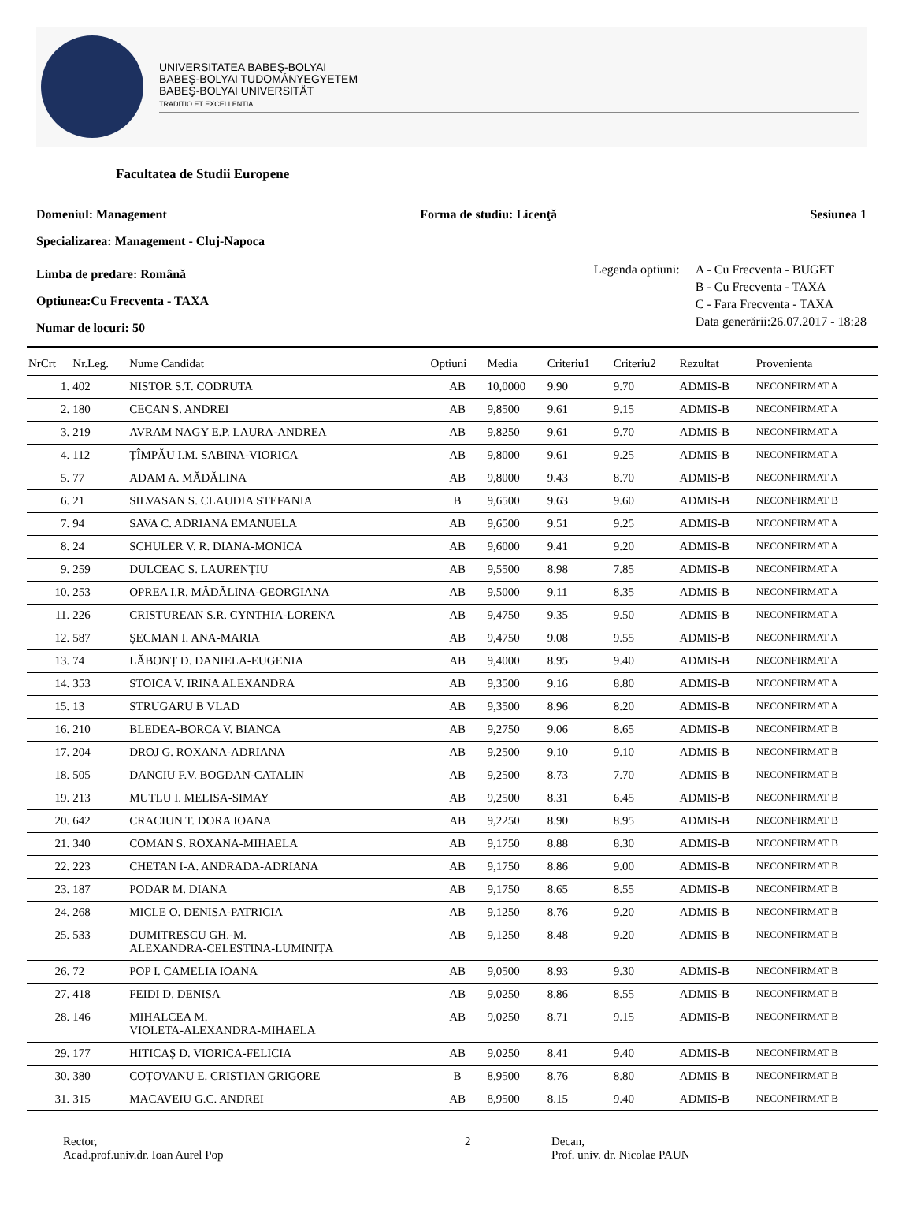UNIVERSITATEA BABEŞ-BOLYAI
BABEŞ-BOLYAI TUDOMÁNYEGYETEM
BABEŞ-BOLYAI UNIVERSITÄT
TRADITIO ET EXCELLENTIA
Facultatea de Studii Europene
Domeniul: Management Forma de studiu: Licenţă Sesiunea 1
Specializarea: Management - Cluj-Napoca
Limba de predare: Română
Optiunea:Cu Frecventa - TAXA
Numar de locuri: 50
Legenda optiuni: A - Cu Frecventa - BUGET
B - Cu Frecventa - TAXA
C - Fara Frecventa - TAXA
Data generării:26.07.2017 - 18:28
| NrCrt | Nr.Leg. | Nume Candidat | Optiuni | Media | Criteriu1 | Criteriu2 | Rezultat | Provenienta |
| --- | --- | --- | --- | --- | --- | --- | --- | --- |
| 1. | 402 | NISTOR S.T. CODRUTA | AB | 10,0000 | 9.90 | 9.70 | ADMIS-B | NECONFIRMAT A |
| 2. | 180 | CECAN S. ANDREI | AB | 9,8500 | 9.61 | 9.15 | ADMIS-B | NECONFIRMAT A |
| 3. | 219 | AVRAM NAGY E.P. LAURA-ANDREA | AB | 9,8250 | 9.61 | 9.70 | ADMIS-B | NECONFIRMAT A |
| 4. | 112 | ȚÎMPĂU I.M. SABINA-VIORICA | AB | 9,8000 | 9.61 | 9.25 | ADMIS-B | NECONFIRMAT A |
| 5. | 77 | ADAM A. MĂDĂLINA | AB | 9,8000 | 9.43 | 8.70 | ADMIS-B | NECONFIRMAT A |
| 6. | 21 | SILVASAN S. CLAUDIA STEFANIA | B | 9,6500 | 9.63 | 9.60 | ADMIS-B | NECONFIRMAT B |
| 7. | 94 | SAVA C. ADRIANA EMANUELA | AB | 9,6500 | 9.51 | 9.25 | ADMIS-B | NECONFIRMAT A |
| 8. | 24 | SCHULER V. R. DIANA-MONICA | AB | 9,6000 | 9.41 | 9.20 | ADMIS-B | NECONFIRMAT A |
| 9. | 259 | DULCEAC S. LAURENȚIU | AB | 9,5500 | 8.98 | 7.85 | ADMIS-B | NECONFIRMAT A |
| 10. | 253 | OPREA I.R. MĂDĂLINA-GEORGIANA | AB | 9,5000 | 9.11 | 8.35 | ADMIS-B | NECONFIRMAT A |
| 11. | 226 | CRISTUREAN S.R. CYNTHIA-LORENA | AB | 9,4750 | 9.35 | 9.50 | ADMIS-B | NECONFIRMAT A |
| 12. | 587 | ŞECMAN I. ANA-MARIA | AB | 9,4750 | 9.08 | 9.55 | ADMIS-B | NECONFIRMAT A |
| 13. | 74 | LĂBONȚ D. DANIELA-EUGENIA | AB | 9,4000 | 8.95 | 9.40 | ADMIS-B | NECONFIRMAT A |
| 14. | 353 | STOICA V. IRINA ALEXANDRA | AB | 9,3500 | 9.16 | 8.80 | ADMIS-B | NECONFIRMAT A |
| 15. | 13 | STRUGARU B VLAD | AB | 9,3500 | 8.96 | 8.20 | ADMIS-B | NECONFIRMAT A |
| 16. | 210 | BLEDEA-BORCA V. BIANCA | AB | 9,2750 | 9.06 | 8.65 | ADMIS-B | NECONFIRMAT B |
| 17. | 204 | DROJ G. ROXANA-ADRIANA | AB | 9,2500 | 9.10 | 9.10 | ADMIS-B | NECONFIRMAT B |
| 18. | 505 | DANCIU F.V. BOGDAN-CATALIN | AB | 9,2500 | 8.73 | 7.70 | ADMIS-B | NECONFIRMAT B |
| 19. | 213 | MUTLU I. MELISA-SIMAY | AB | 9,2500 | 8.31 | 6.45 | ADMIS-B | NECONFIRMAT B |
| 20. | 642 | CRACIUN T. DORA IOANA | AB | 9,2250 | 8.90 | 8.95 | ADMIS-B | NECONFIRMAT B |
| 21. | 340 | COMAN S. ROXANA-MIHAELA | AB | 9,1750 | 8.88 | 8.30 | ADMIS-B | NECONFIRMAT B |
| 22. | 223 | CHETAN I-A. ANDRADA-ADRIANA | AB | 9,1750 | 8.86 | 9.00 | ADMIS-B | NECONFIRMAT B |
| 23. | 187 | PODAR M. DIANA | AB | 9,1750 | 8.65 | 8.55 | ADMIS-B | NECONFIRMAT B |
| 24. | 268 | MICLE O. DENISA-PATRICIA | AB | 9,1250 | 8.76 | 9.20 | ADMIS-B | NECONFIRMAT B |
| 25. | 533 | DUMITRESCU GH.-M. ALEXANDRA-CELESTINA-LUMINIȚA | AB | 9,1250 | 8.48 | 9.20 | ADMIS-B | NECONFIRMAT B |
| 26. | 72 | POP I. CAMELIA IOANA | AB | 9,0500 | 8.93 | 9.30 | ADMIS-B | NECONFIRMAT B |
| 27. | 418 | FEIDI D. DENISA | AB | 9,0250 | 8.86 | 8.55 | ADMIS-B | NECONFIRMAT B |
| 28. | 146 | MIHALCEA M. VIOLETA-ALEXANDRA-MIHAELA | AB | 9,0250 | 8.71 | 9.15 | ADMIS-B | NECONFIRMAT B |
| 29. | 177 | HITICAŞ D. VIORICA-FELICIA | AB | 9,0250 | 8.41 | 9.40 | ADMIS-B | NECONFIRMAT B |
| 30. | 380 | COȚOVANU E. CRISTIAN GRIGORE | B | 8,9500 | 8.76 | 8.80 | ADMIS-B | NECONFIRMAT B |
| 31. | 315 | MACAVEIU G.C. ANDREI | AB | 8,9500 | 8.15 | 9.40 | ADMIS-B | NECONFIRMAT B |
Rector,
Acad.prof.univ.dr. Ioan Aurel Pop
2 Decan,
Prof. univ. dr. Nicolae PAUN